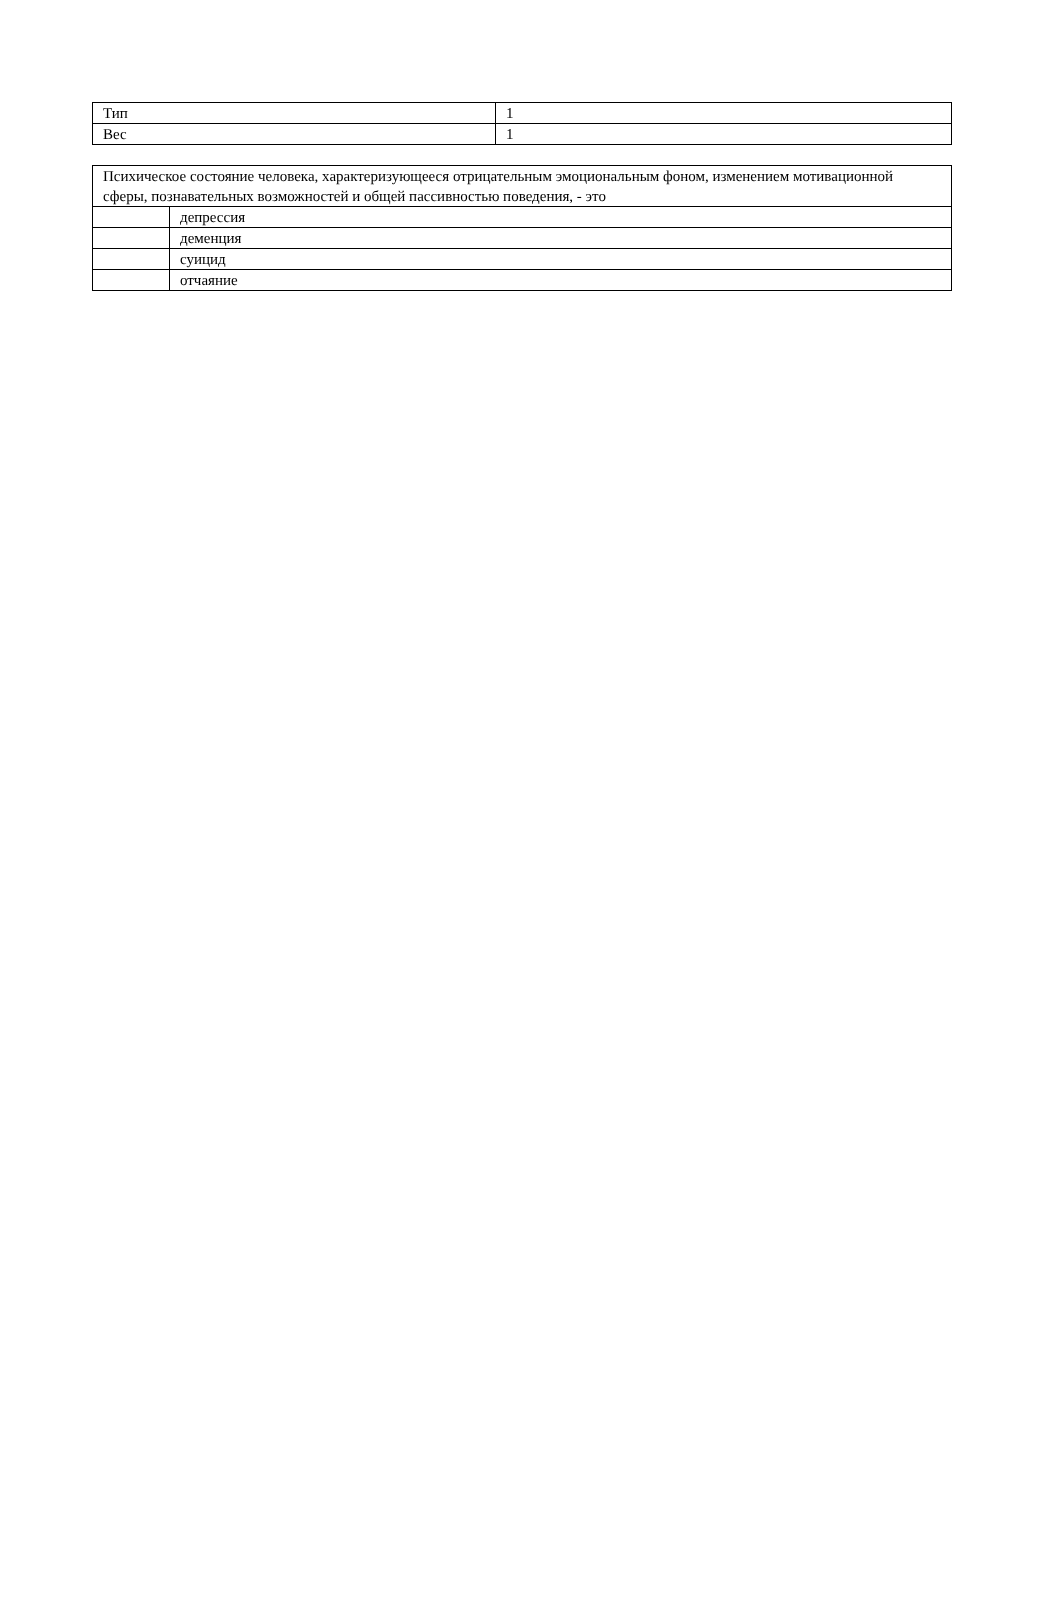| Тип | 1 |
| Вес | 1 |
| Психическое состояние человека, характеризующееся отрицательным эмоциональным фоном, изменением мотивационной сферы, познавательных возможностей и общей пассивностью поведения, - это | |
| | депрессия |
| | деменция |
| | суицид |
| | отчаяние |